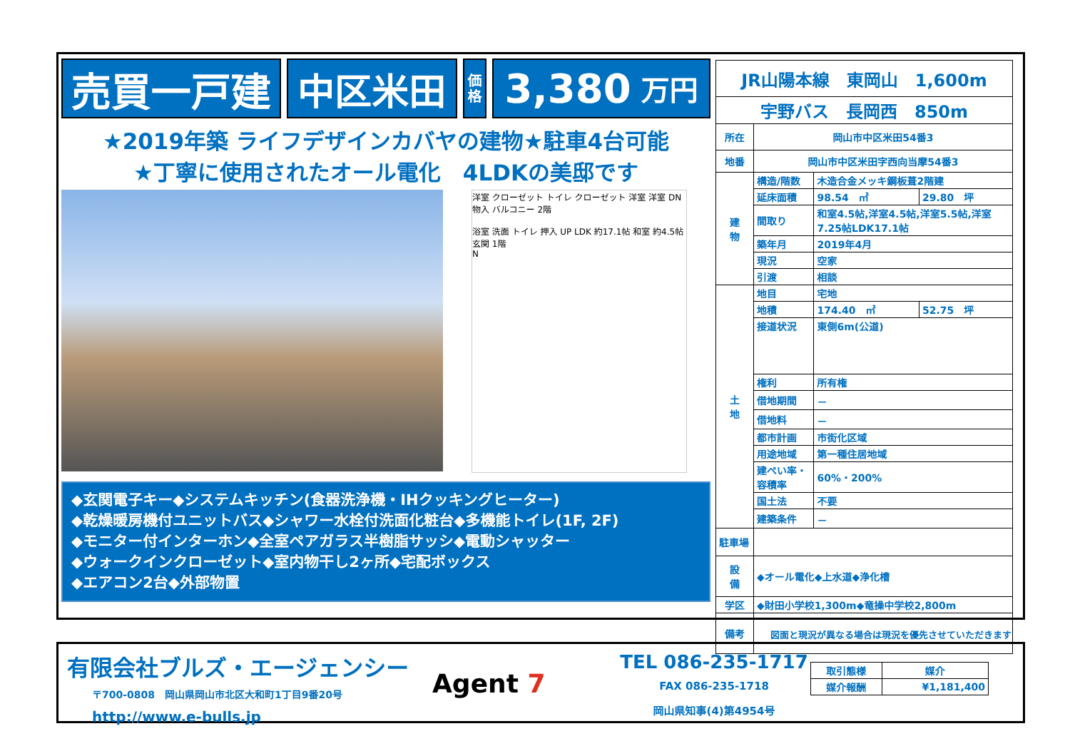売買一戸建 中区米田
価
格
3,380 万円
★2019年築 ライフデザインカバヤの建物★駐車4台可能
★丁寧に使用されたオール電化　4LDKの美邸です
洋室 クローゼット トイレ クローゼット 洋室 洋室 DN 物入 バルコニー 2階
浴室 洗面 トイレ 押入 UP LDK 約17.1帖 和室 約4.5帖 玄関 1階
N
◆玄関電子キー◆システムキッチン(食器洗浄機・IHクッキングヒーター)
◆乾燥暖房機付ユニットバス◆シャワー水栓付洗面化粧台◆多機能トイレ(1F, 2F)
◆モニター付インターホン◆全室ペアガラス半樹脂サッシ◆電動シャッター
◆ウォークインクローゼット◆室内物干し2ヶ所◆宅配ボックス
◆エアコン2台◆外部物置
| JR山陽本線 東岡山 1,600m | | | |
| 宇野バス 長岡西 850m | | | |
| 所在 | 岡山市中区米田54番3 | | |
| 地番 | 岡山市中区米田字西向当摩54番3 | | |
| 建 物 | 構造/階数 | 木造合金メッキ鋼板葺2階建 | |
| | 延床面積 | 98.54 ㎡ | 29.80 坪 |
| | 間取り | 和室4.5帖,洋室4.5帖,洋室5.5帖,洋室7.25帖LDK17.1帖 | |
| | 築年月 | 2019年4月 | |
| | 現況 | 空家 | |
| | 引渡 | 相談 | |
| 土 地 | 地目 | 宅地 | |
| | 地積 | 174.40 ㎡ | 52.75 坪 |
| | 接道状況 | 東側6m(公道) | |
| | 権利 | 所有権 | |
| | 借地期間 | － | |
| | 借地料 | － | |
| | 都市計画 | 市街化区域 | |
| | 用途地域 | 第一種住居地域 | |
| | 建ぺい率・容積率 | 60%・200% | |
| | 国土法 | 不要 | |
| | 建築条件 | － | |
| 駐車場 | | | |
| 設 備 | ◆オール電化◆上水道◆浄化槽 | | |
| 学区 | ◆財田小学校1,300m◆竜操中学校2,800m | | |
| 備考 | | | |
図面と現況が異なる場合は現況を優先させていただきます
有限会社ブルズ・エージェンシー
〒700-0808　岡山県岡山市北区大和町1丁目9番20号
http://www.e-bulls.jp
Agent 7
TEL 086-235-1717
FAX 086-235-1718
岡山県知事(4)第4954号
| 取引態様 | 媒介 |
| 媒介報酬 | ¥1,181,400 |